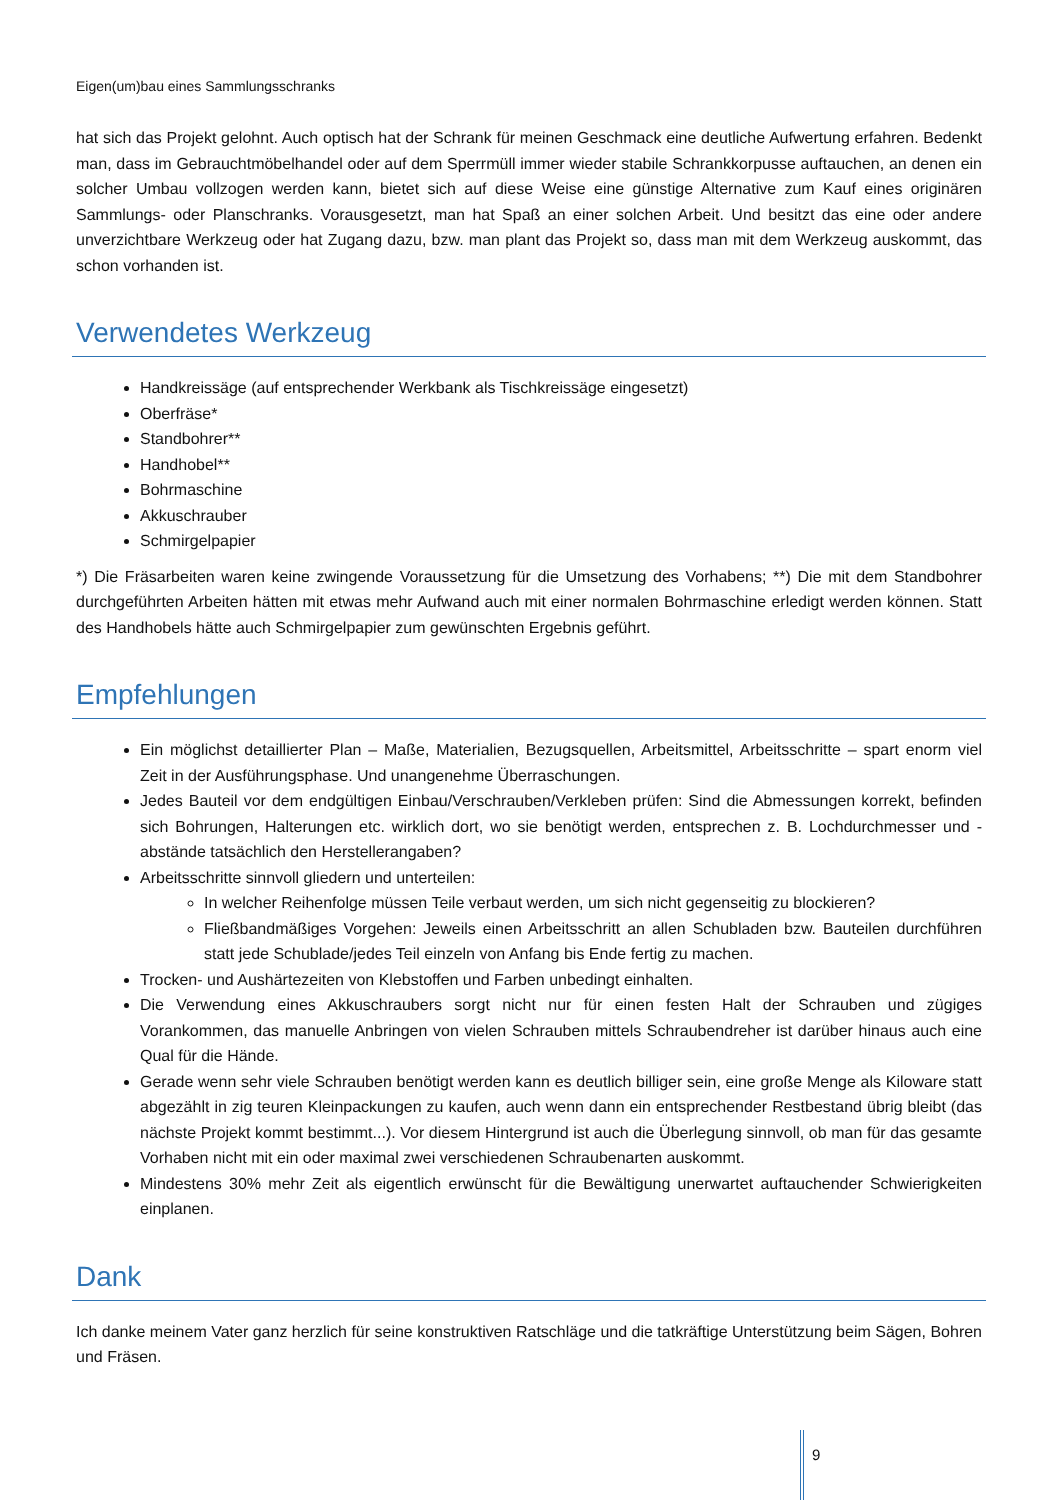Eigen(um)bau eines Sammlungsschranks
hat sich das Projekt gelohnt. Auch optisch hat der Schrank für meinen Geschmack eine deutliche Aufwertung erfahren. Bedenkt man, dass im Gebrauchtmöbelhandel oder auf dem Sperrmüll immer wieder stabile Schrankkorpusse auftauchen, an denen ein solcher Umbau vollzogen werden kann, bietet sich auf diese Weise eine günstige Alternative zum Kauf eines originären Sammlungs- oder Planschranks. Vorausgesetzt, man hat Spaß an einer solchen Arbeit. Und besitzt das eine oder andere unverzichtbare Werkzeug oder hat Zugang dazu, bzw. man plant das Projekt so, dass man mit dem Werkzeug auskommt, das schon vorhanden ist.
Verwendetes Werkzeug
Handkreissäge (auf entsprechender Werkbank als Tischkreissäge eingesetzt)
Oberfräse*
Standbohrer**
Handhobel**
Bohrmaschine
Akkuschrauber
Schmirgelpapier
*) Die Fräsarbeiten waren keine zwingende Voraussetzung für die Umsetzung des Vorhabens; **) Die mit dem Standbohrer durchgeführten Arbeiten hätten mit etwas mehr Aufwand auch mit einer normalen Bohrmaschine erledigt werden können. Statt des Handhobels hätte auch Schmirgelpapier zum gewünschten Ergebnis geführt.
Empfehlungen
Ein möglichst detaillierter Plan – Maße, Materialien, Bezugsquellen, Arbeitsmittel, Arbeitsschritte – spart enorm viel Zeit in der Ausführungsphase. Und unangenehme Überraschungen.
Jedes Bauteil vor dem endgültigen Einbau/Verschrauben/Verkleben prüfen: Sind die Abmessungen korrekt, befinden sich Bohrungen, Halterungen etc. wirklich dort, wo sie benötigt werden, entsprechen z. B. Lochdurchmesser und -abstände tatsächlich den Herstellerangaben?
Arbeitsschritte sinnvoll gliedern und unterteilen:
In welcher Reihenfolge müssen Teile verbaut werden, um sich nicht gegenseitig zu blockieren?
Fließbandmäßiges Vorgehen: Jeweils einen Arbeitsschritt an allen Schubladen bzw. Bauteilen durchführen statt jede Schublade/jedes Teil einzeln von Anfang bis Ende fertig zu machen.
Trocken- und Aushärtezeiten von Klebstoffen und Farben unbedingt einhalten.
Die Verwendung eines Akkuschraubers sorgt nicht nur für einen festen Halt der Schrauben und zügiges Vorankommen, das manuelle Anbringen von vielen Schrauben mittels Schraubendreher ist darüber hinaus auch eine Qual für die Hände.
Gerade wenn sehr viele Schrauben benötigt werden kann es deutlich billiger sein, eine große Menge als Kiloware statt abgezählt in zig teuren Kleinpackungen zu kaufen, auch wenn dann ein entsprechender Restbestand übrig bleibt (das nächste Projekt kommt bestimmt...). Vor diesem Hintergrund ist auch die Überlegung sinnvoll, ob man für das gesamte Vorhaben nicht mit ein oder maximal zwei verschiedenen Schraubenarten auskommt.
Mindestens 30% mehr Zeit als eigentlich erwünscht für die Bewältigung unerwartet auftauchender Schwierigkeiten einplanen.
Dank
Ich danke meinem Vater ganz herzlich für seine konstruktiven Ratschläge und die tatkräftige Unterstützung beim Sägen, Bohren und Fräsen.
9